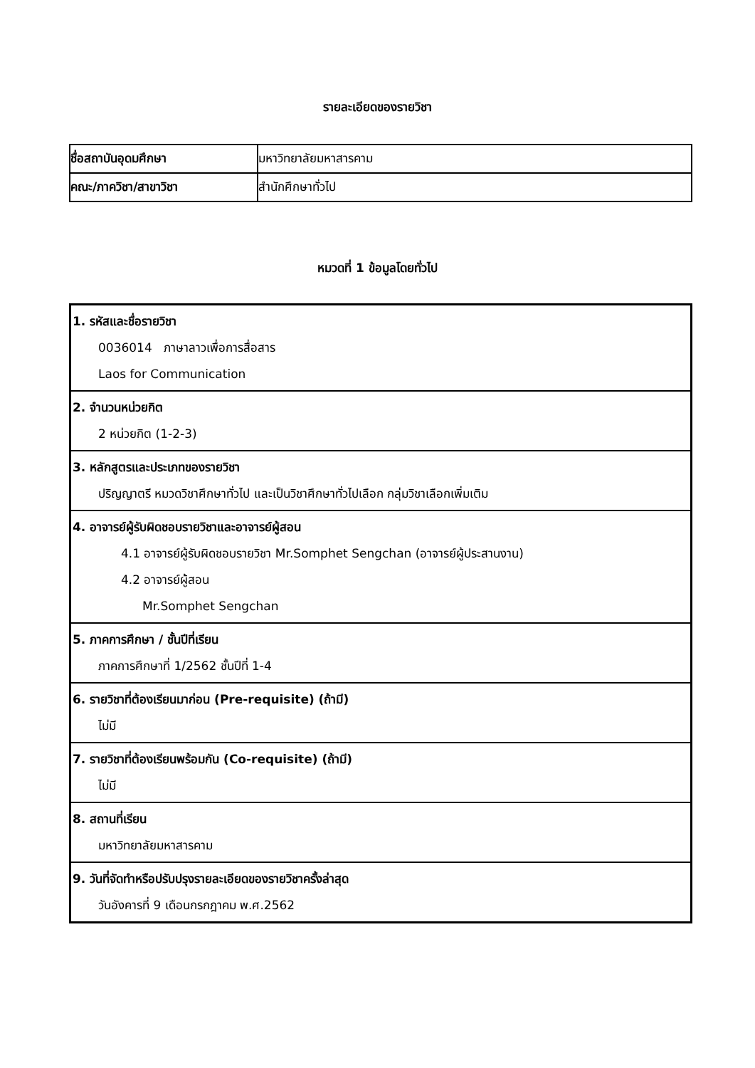รายละเอียดของรายวิชา
| ชื่อสถาบันอุดมศึกษา | มหาวิทยาลัยมหาสารคาม |
| คณะ/ภาควิชา/สาขาวิชา | สำนักศึกษาทั่วไป |
หมวดที่ 1 ข้อมูลโดยทั่วไป
| 1. รหัสและชื่อรายวิชา 0036014 ภาษาลาวเพื่อการสื่อสาร Laos for Communication |
| 2. จำนวนหน่วยกิต 2 หน่วยกิต (1-2-3) |
| 3. หลักสูตรและประเภทของรายวิชา ปริญญาตรี หมวดวิชาศึกษาทั่วไป และเป็นวิชาศึกษาทั่วไปเลือก กลุ่มวิชาเลือกเพิ่มเติม |
| 4. อาจารย์ผู้รับผิดชอบรายวิชาและอาจารย์ผู้สอน 4.1 อาจารย์ผู้รับผิดชอบรายวิชา Mr.Somphet Sengchan (อาจารย์ผู้ประสานงาน) 4.2 อาจารย์ผู้สอน Mr.Somphet Sengchan |
| 5. ภาคการศึกษา / ชั้นปีที่เรียน ภาคการศึกษาที่ 1/2562 ชั้นปีที่ 1-4 |
| 6. รายวิชาที่ต้องเรียนมาก่อน (Pre-requisite) (ถ้ามี) ไม่มี |
| 7. รายวิชาที่ต้องเรียนพร้อมกัน (Co-requisite) (ถ้ามี) ไม่มี |
| 8. สถานที่เรียน มหาวิทยาลัยมหาสารคาม |
| 9. วันที่จัดทำหรือปรับปรุงรายละเอียดของรายวิชาครั้งล่าสุด วันอังคารที่ 9 เดือนกรกฎาคม พ.ศ.2562 |